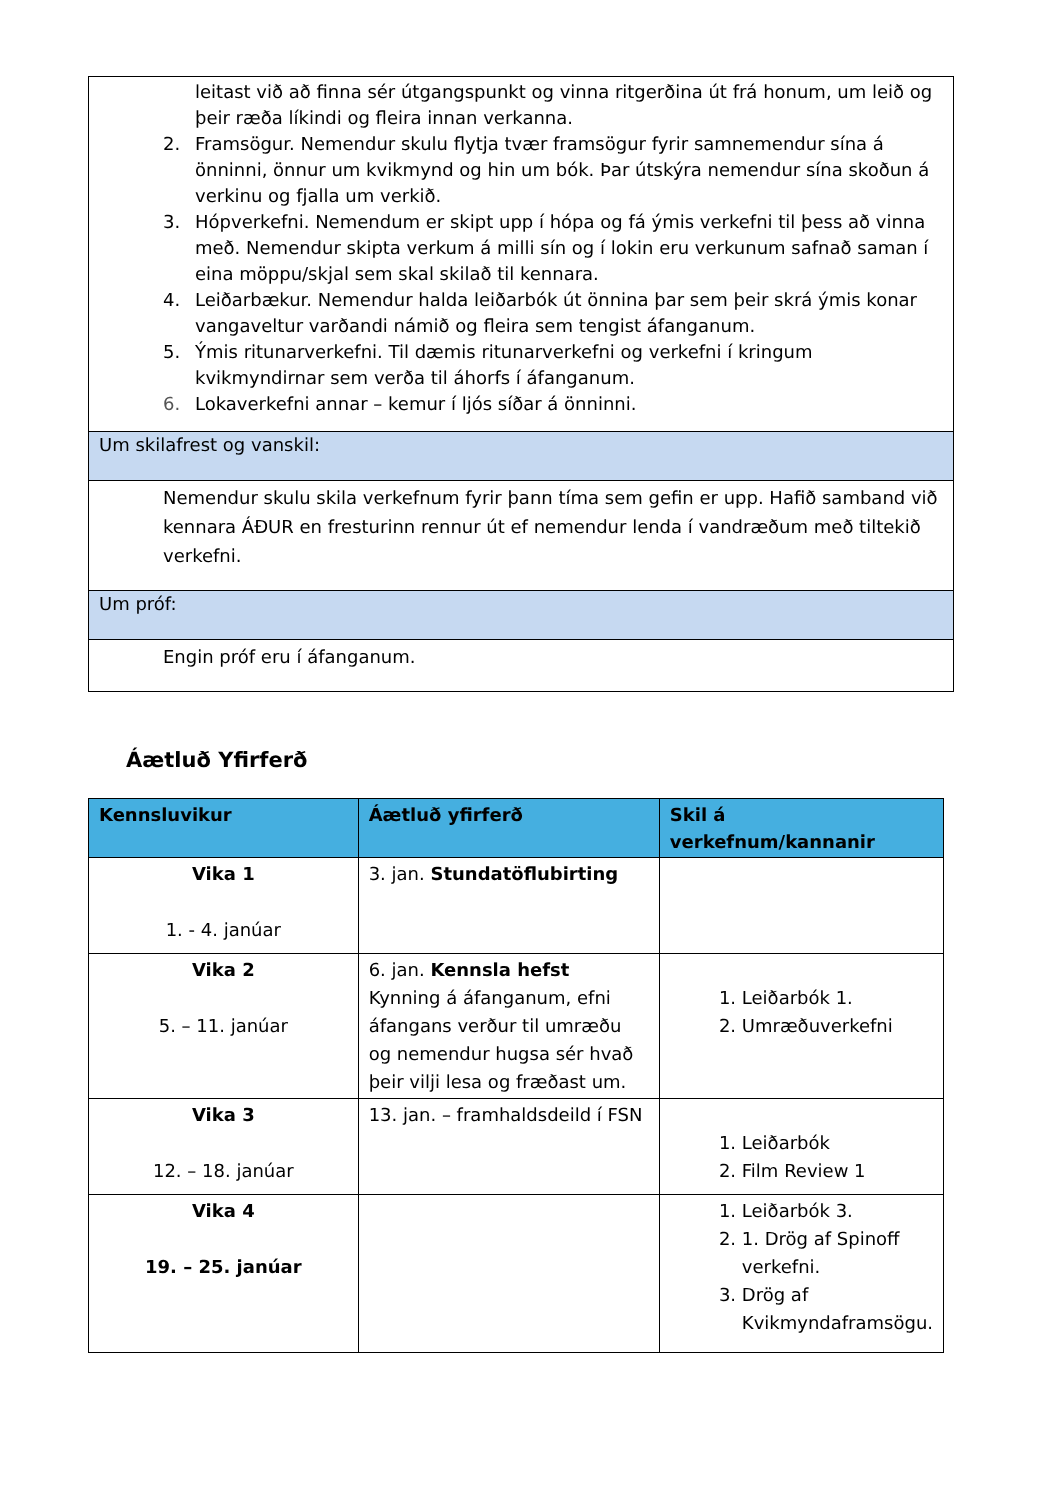| leitast við að finna sér útgangspunkt og vinna ritgerðina út frá honum, um leið og þeir ræða líkindi og fleira innan verkanna. 2. Framsögur. Nemendur skulu flytja tvær framsögur fyrir samnemendur sína á önninni, önnur um kvikmynd og hin um bók. Þar útskýra nemendur sína skoðun á verkinu og fjalla um verkið. 3. Hópverkefni. Nemendum er skipt upp í hópa og fá ýmis verkefni til þess að vinna með. Nemendur skipta verkum á milli sín og í lokin eru verkunum safnað saman í eina möppu/skjal sem skal skilað til kennara. 4. Leiðarbækur. Nemendur halda leiðarbók út önnina þar sem þeir skrá ýmis konar vangaveltur varðandi námið og fleira sem tengist áfanganum. 5. Ýmis ritunarverkefni. Til dæmis ritunarverkefni og verkefni í kringum kvikmyndirnar sem verða til áhorfs í áfanganum. 6. Lokaverkefni annar – kemur í ljós síðar á önninni. |
| Um skilafrest og vanskil: |
| Nemendur skulu skila verkefnum fyrir þann tíma sem gefin er upp. Hafið samband við kennara ÁÐUR en fresturinn rennur út ef nemendur lenda í vandræðum með tiltekið verkefni. |
| Um próf: |
| Engin próf eru í áfanganum. |
Áætluð Yfirferð
| Kennsluvikur | Áætluð yfirferð | Skil á verkefnum/kannanir |
| --- | --- | --- |
| Vika 1 1. - 4. janúar | 3. jan. Stundatöflubirting | |
| Vika 2 5. – 11. janúar | 6. jan. Kennsla hefst Kynning á áfanganum, efni áfangans verður til umræðu og nemendur hugsa sér hvað þeir vilji lesa og fræðast um. | 1. Leiðarbók 1. 2. Umræðuverkefni |
| Vika 3 12. – 18. janúar | 13. jan. – framhaldsdeild í FSN | 1. Leiðarbók 2. Film Review 1 |
| Vika 4 19. – 25. janúar | | 1. Leiðarbók 3. 2. 1. Drög af Spinoff verkefni. 3. Drög af Kvikmyndaframsögu. |